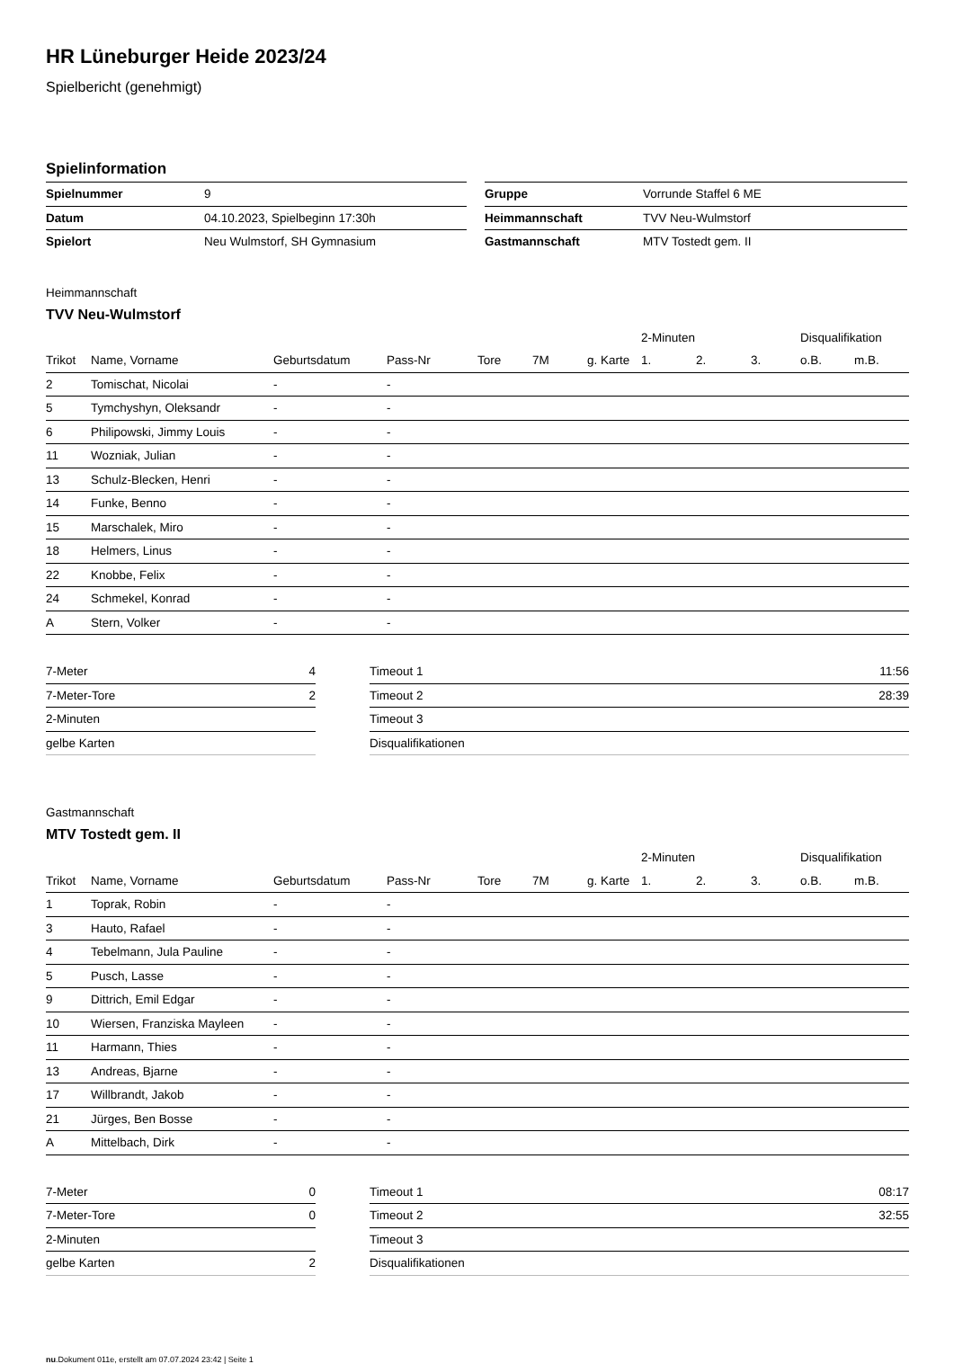HR Lüneburger Heide 2023/24
Spielbericht (genehmigt)
Spielinformation
| Spielnummer | 9 |
| Datum | 04.10.2023, Spielbeginn 17:30h |
| Spielort | Neu Wulmstorf, SH Gymnasium |
| Gruppe | Vorrunde Staffel 6 ME |
| Heimmannschaft | TVV Neu-Wulmstorf |
| Gastmannschaft | MTV Tostedt gem. II |
Heimmannschaft
TVV Neu-Wulmstorf
| | | | | | | | 2-Minuten | | | Disqualifikation | |
| --- | --- | --- | --- | --- | --- | --- | --- | --- | --- | --- | --- |
| Trikot | Name, Vorname | Geburtsdatum | Pass-Nr | Tore | 7M | g. Karte | 1. | 2. | 3. | o.B. | m.B. |
| 2 | Tomischat, Nicolai | - | - | | | | | | | | |
| 5 | Tymchyshyn, Oleksandr | - | - | | | | | | | | |
| 6 | Philipowski, Jimmy Louis | - | - | | | | | | | | |
| 11 | Wozniak, Julian | - | - | | | | | | | | |
| 13 | Schulz-Blecken, Henri | - | - | | | | | | | | |
| 14 | Funke, Benno | - | - | | | | | | | | |
| 15 | Marschalek, Miro | - | - | | | | | | | | |
| 18 | Helmers, Linus | - | - | | | | | | | | |
| 22 | Knobbe, Felix | - | - | | | | | | | | |
| 24 | Schmekel, Konrad | - | - | | | | | | | | |
| A | Stern, Volker | - | - | | | | | | | | |
| 7-Meter | 4 |
| 7-Meter-Tore | 2 |
| 2-Minuten | |
| gelbe Karten | |
| Timeout 1 | 11:56 |
| Timeout 2 | 28:39 |
| Timeout 3 | |
| Disqualifikationen | |
Gastmannschaft
MTV Tostedt gem. II
| | | | | | | | 2-Minuten | | | Disqualifikation | |
| --- | --- | --- | --- | --- | --- | --- | --- | --- | --- | --- | --- |
| Trikot | Name, Vorname | Geburtsdatum | Pass-Nr | Tore | 7M | g. Karte | 1. | 2. | 3. | o.B. | m.B. |
| 1 | Toprak, Robin | - | - | | | | | | | | |
| 3 | Hauto, Rafael | - | - | | | | | | | | |
| 4 | Tebelmann, Jula Pauline | - | - | | | | | | | | |
| 5 | Pusch, Lasse | - | - | | | | | | | | |
| 9 | Dittrich, Emil Edgar | - | - | | | | | | | | |
| 10 | Wiersen, Franziska Mayleen | - | - | | | | | | | | |
| 11 | Harmann, Thies | - | - | | | | | | | | |
| 13 | Andreas, Bjarne | - | - | | | | | | | | |
| 17 | Willbrandt, Jakob | - | - | | | | | | | | |
| 21 | Jürges, Ben Bosse | - | - | | | | | | | | |
| A | Mittelbach, Dirk | - | - | | | | | | | | |
| 7-Meter | 0 |
| 7-Meter-Tore | 0 |
| 2-Minuten | |
| gelbe Karten | 2 |
| Timeout 1 | 08:17 |
| Timeout 2 | 32:55 |
| Timeout 3 | |
| Disqualifikationen | |
nu.Dokument 011e, erstellt am 07.07.2024 23:42 | Seite 1